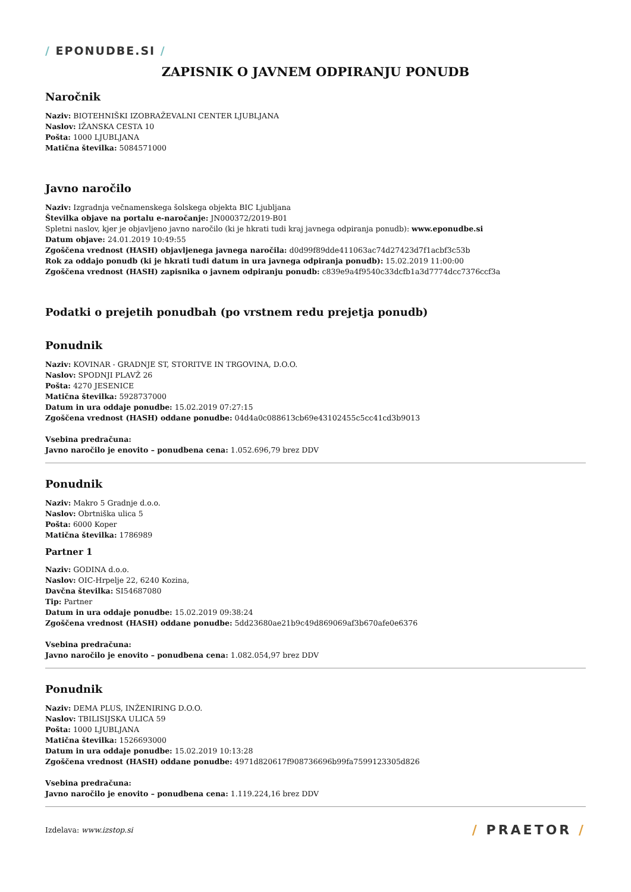/ EPONUDBE.SI /
ZAPISNIK O JAVNEM ODPIRANJU PONUDB
Naročnik
Naziv: BIOTEHNIŠKI IZOBRAŽEVALNI CENTER LJUBLJANA
Naslov: IŽANSKA CESTA 10
Pošta: 1000 LJUBLJANA
Matična številka: 5084571000
Javno naročilo
Naziv: Izgradnja večnamenskega šolskega objekta BIC Ljubljana
Številka objave na portalu e-naročanje: JN000372/2019-B01
Spletni naslov, kjer je objavljeno javno naročilo (ki je hkrati tudi kraj javnega odpiranja ponudb): www.eponudbe.si
Datum objave: 24.01.2019 10:49:55
Zgoščena vrednost (HASH) objavljenega javnega naročila: d0d99f89dde411063ac74d27423d7f1acbf3c53b
Rok za oddajo ponudb (ki je hkrati tudi datum in ura javnega odpiranja ponudb): 15.02.2019 11:00:00
Zgoščena vrednost (HASH) zapisnika o javnem odpiranju ponudb: c839e9a4f9540c33dcfb1a3d7774dcc7376ccf3a
Podatki o prejetih ponudbah (po vrstnem redu prejetja ponudb)
Ponudnik
Naziv: KOVINAR - GRADNJE ST, STORITVE IN TRGOVINA, D.O.O.
Naslov: SPODNJI PLAVŽ 26
Pošta: 4270 JESENICE
Matična številka: 5928737000
Datum in ura oddaje ponudbe: 15.02.2019 07:27:15
Zgoščena vrednost (HASH) oddane ponudbe: 04d4a0c088613cb69e43102455c5cc41cd3b9013
Vsebina predračuna:
Javno naročilo je enovito – ponudbena cena: 1.052.696,79 brez DDV
Ponudnik
Naziv: Makro 5 Gradnje d.o.o.
Naslov: Obrtniška ulica 5
Pošta: 6000 Koper
Matična številka: 1786989
Partner 1
Naziv: GODINA d.o.o.
Naslov: OIC-Hrpelje 22, 6240 Kozina,
Davčna številka: SI54687080
Tip: Partner
Datum in ura oddaje ponudbe: 15.02.2019 09:38:24
Zgoščena vrednost (HASH) oddane ponudbe: 5dd23680ae21b9c49d869069af3b670afe0e6376
Vsebina predračuna:
Javno naročilo je enovito – ponudbena cena: 1.082.054,97 brez DDV
Ponudnik
Naziv: DEMA PLUS, INŽENIRING D.O.O.
Naslov: TBILISIJSKA ULICA 59
Pošta: 1000 LJUBLJANA
Matična številka: 1526693000
Datum in ura oddaje ponudbe: 15.02.2019 10:13:28
Zgoščena vrednost (HASH) oddane ponudbe: 4971d820617f908736696b99fa7599123305d826
Vsebina predračuna:
Javno naročilo je enovito – ponudbena cena: 1.119.224,16 brez DDV
Izdelava: www.izstop.si / PRAETOR /